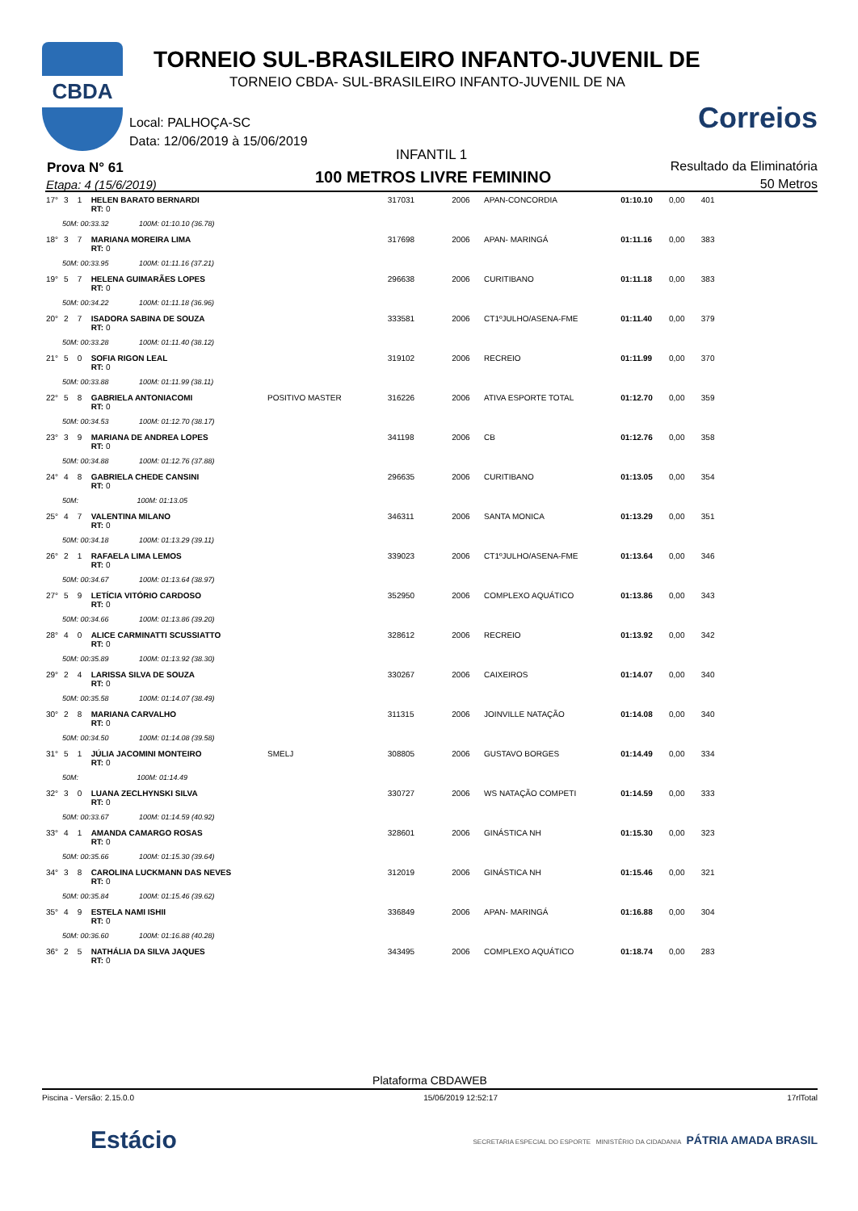CBDA
TORNEIO SUL-BRASILEIRO INFANTO-JUVENIL DE
TORNEIO CBDA- SUL-BRASILEIRO INFANTO-JUVENIL DE NA
Correios
Local: PALHOÇA-SC
Data: 12/06/2019 à 15/06/2019
INFANTIL 1
Prova N° 61
Etapa: 4 (15/6/2019) 100 METROS LIVRE FEMININO
Resultado da Eliminatória
50 Metros
| 17° | 3 | 1 | HELEN BARATO BERNARDI RT: 0 | | 317031 | 2006 | APAN-CONCORDIA | 01:10.10 | 0,00 | 401 |
| 50M: 00:33.32 100M: 01:10.10 (36.78) | | | | | | | | | | |
| 18° | 3 | 7 | MARIANA MOREIRA LIMA RT: 0 | | 317698 | 2006 | APAN- MARINGÁ | 01:11.16 | 0,00 | 383 |
| 50M: 00:33.95 100M: 01:11.16 (37.21) | | | | | | | | | | |
| 19° | 5 | 7 | HELENA GUIMARÃES LOPES RT: 0 | | 296638 | 2006 | CURITIBANO | 01:11.18 | 0,00 | 383 |
| 50M: 00:34.22 100M: 01:11.18 (36.96) | | | | | | | | | | |
| 20° | 2 | 7 | ISADORA SABINA DE SOUZA RT: 0 | | 333581 | 2006 | CT1ºJULHO/ASENA-FME | 01:11.40 | 0,00 | 379 |
| 50M: 00:33.28 100M: 01:11.40 (38.12) | | | | | | | | | | |
| 21° | 5 | 0 | SOFIA RIGON LEAL RT: 0 | | 319102 | 2006 | RECREIO | 01:11.99 | 0,00 | 370 |
| 50M: 00:33.88 100M: 01:11.99 (38.11) | | | | | | | | | | |
| 22° | 5 | 8 | GABRIELA ANTONIACOMI RT: 0 | POSITIVO MASTER | 316226 | 2006 | ATIVA ESPORTE TOTAL | 01:12.70 | 0,00 | 359 |
| 50M: 00:34.53 100M: 01:12.70 (38.17) | | | | | | | | | | |
| 23° | 3 | 9 | MARIANA DE ANDREA LOPES RT: 0 | | 341198 | 2006 | CB | 01:12.76 | 0,00 | 358 |
| 50M: 00:34.88 100M: 01:12.76 (37.88) | | | | | | | | | | |
| 24° | 4 | 8 | GABRIELA CHEDE CANSINI RT: 0 | | 296635 | 2006 | CURITIBANO | 01:13.05 | 0,00 | 354 |
| 50M: 100M: 01:13.05 | | | | | | | | | | |
| 25° | 4 | 7 | VALENTINA MILANO RT: 0 | | 346311 | 2006 | SANTA MONICA | 01:13.29 | 0,00 | 351 |
| 50M: 00:34.18 100M: 01:13.29 (39.11) | | | | | | | | | | |
| 26° | 2 | 1 | RAFAELA LIMA LEMOS RT: 0 | | 339023 | 2006 | CT1ºJULHO/ASENA-FME | 01:13.64 | 0,00 | 346 |
| 50M: 00:34.67 100M: 01:13.64 (38.97) | | | | | | | | | | |
| 27° | 5 | 9 | LETÍCIA VITÓRIO CARDOSO RT: 0 | | 352950 | 2006 | COMPLEXO AQUÁTICO | 01:13.86 | 0,00 | 343 |
| 50M: 00:34.66 100M: 01:13.86 (39.20) | | | | | | | | | | |
| 28° | 4 | 0 | ALICE CARMINATTI SCUSSIATTO RT: 0 | | 328612 | 2006 | RECREIO | 01:13.92 | 0,00 | 342 |
| 50M: 00:35.89 100M: 01:13.92 (38.30) | | | | | | | | | | |
| 29° | 2 | 4 | LARISSA SILVA DE SOUZA RT: 0 | | 330267 | 2006 | CAIXEIROS | 01:14.07 | 0,00 | 340 |
| 50M: 00:35.58 100M: 01:14.07 (38.49) | | | | | | | | | | |
| 30° | 2 | 8 | MARIANA CARVALHO RT: 0 | | 311315 | 2006 | JOINVILLE NATAÇÃO | 01:14.08 | 0,00 | 340 |
| 50M: 00:34.50 100M: 01:14.08 (39.58) | | | | | | | | | | |
| 31° | 5 | 1 | JÚLIA JACOMINI MONTEIRO RT: 0 | SMELJ | 308805 | 2006 | GUSTAVO BORGES | 01:14.49 | 0,00 | 334 |
| 50M: 100M: 01:14.49 | | | | | | | | | | |
| 32° | 3 | 0 | LUANA ZECLHYNSKI SILVA RT: 0 | | 330727 | 2006 | WS NATAÇÃO COMPETI | 01:14.59 | 0,00 | 333 |
| 50M: 00:33.67 100M: 01:14.59 (40.92) | | | | | | | | | | |
| 33° | 4 | 1 | AMANDA CAMARGO ROSAS RT: 0 | | 328601 | 2006 | GINÁSTICA NH | 01:15.30 | 0,00 | 323 |
| 50M: 00:35.66 100M: 01:15.30 (39.64) | | | | | | | | | | |
| 34° | 3 | 8 | CAROLINA LUCKMANN DAS NEVES RT: 0 | | 312019 | 2006 | GINÁSTICA NH | 01:15.46 | 0,00 | 321 |
| 50M: 00:35.84 100M: 01:15.46 (39.62) | | | | | | | | | | |
| 35° | 4 | 9 | ESTELA NAMI ISHII RT: 0 | | 336849 | 2006 | APAN- MARINGÁ | 01:16.88 | 0,00 | 304 |
| 50M: 00:36.60 100M: 01:16.88 (40.28) | | | | | | | | | | |
| 36° | 2 | 5 | NATHÁLIA DA SILVA JAQUES RT: 0 | | 343495 | 2006 | COMPLEXO AQUÁTICO | 01:18.74 | 0,00 | 283 |
Plataforma CBDAWEB
Piscina - Versão: 2.15.0.0 15/06/2019 12:52:17 17rlTotal
Estácio SECRETARIA ESPECIAL DO ESPORTE MINISTÉRIO DA CIDADANIA PÁTRIA AMADA BRASIL